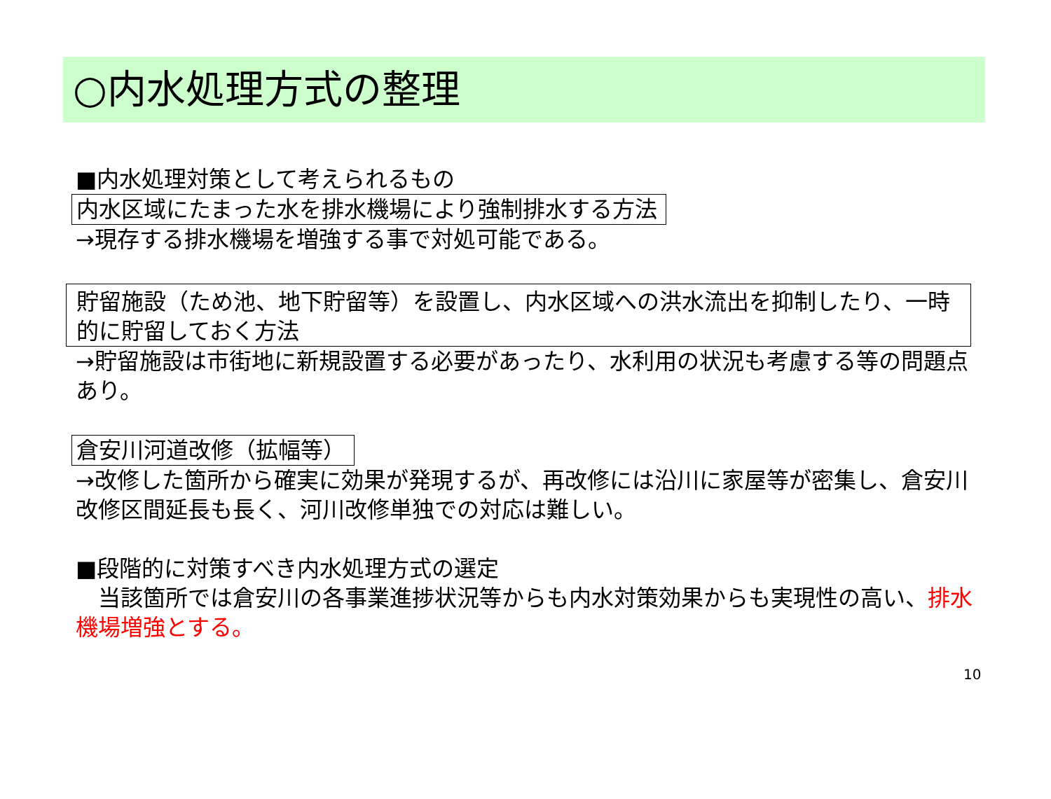○内水処理方式の整理
■内水処理対策として考えられるもの
内水区域にたまった水を排水機場により強制排水する方法
→現存する排水機場を増強する事で対処可能である。
貯留施設（ため池、地下貯留等）を設置し、内水区域への洪水流出を抑制したり、一時的に貯留しておく方法
→貯留施設は市街地に新規設置する必要があったり、水利用の状況も考慮する等の問題点あり。
倉安川河道改修（拡幅等）
→改修した箇所から確実に効果が発現するが、再改修には沿川に家屋等が密集し、倉安川改修区間延長も長く、河川改修単独での対応は難しい。
■段階的に対策すべき内水処理方式の選定
　当該箇所では倉安川の各事業進捗状況等からも内水対策効果からも実現性の高い、排水機場増強とする。
10